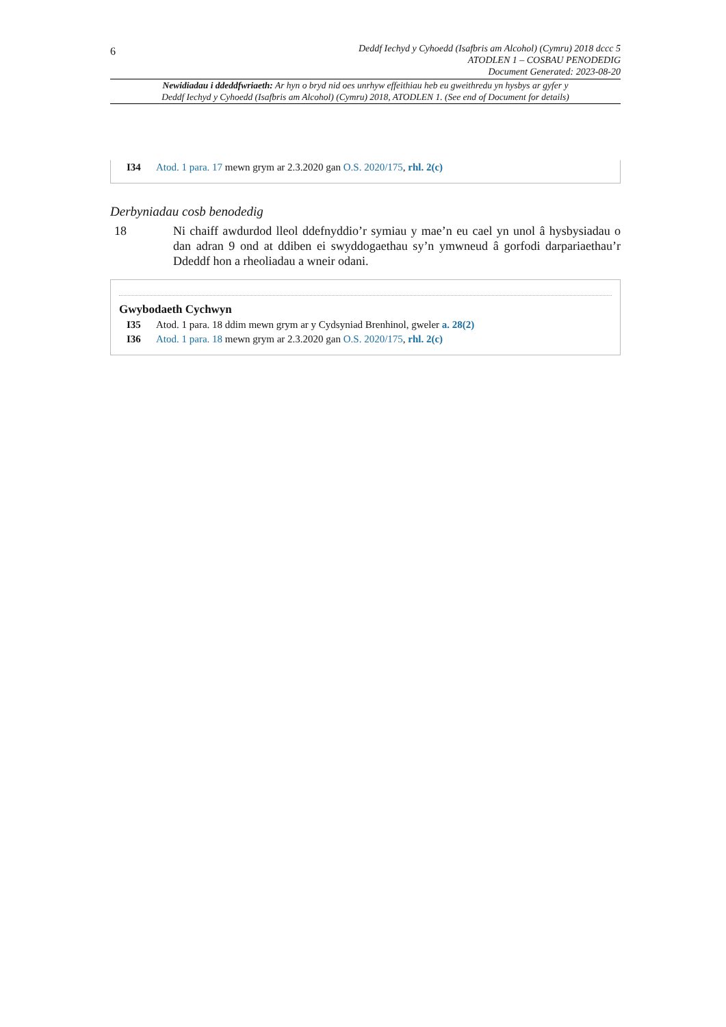6
Deddf Iechyd y Cyhoedd (Isafbris am Alcohol) (Cymru) 2018 dccc 5
ATODLEN 1 – COSBAU PENODEDIG
Document Generated: 2023-08-20
Newidiadau i ddeddfwriaeth: Ar hyn o bryd nid oes unrhyw effeithiau heb eu gweithredu yn hysbys ar gyfer y
Deddf Iechyd y Cyhoedd (Isafbris am Alcohol) (Cymru) 2018, ATODLEN 1. (See end of Document for details)
I34 Atod. 1 para. 17 mewn grym ar 2.3.2020 gan O.S. 2020/175, rhl. 2(c)
Derbyniadau cosb benodedig
18 Ni chaiff awdurdod lleol ddefnyddio’r symiau y mae’n eu cael yn unol â hysbysiadau o dan adran 9 ond at ddiben ei swyddogaethau sy’n ymwneud â gorfodi darpariaethau’r Ddeddf hon a rheoliadau a wneir odani.
Gwybodaeth Cychwyn
I35 Atod. 1 para. 18 ddim mewn grym ar y Cydsyniad Brenhinol, gweler a. 28(2)
I36 Atod. 1 para. 18 mewn grym ar 2.3.2020 gan O.S. 2020/175, rhl. 2(c)